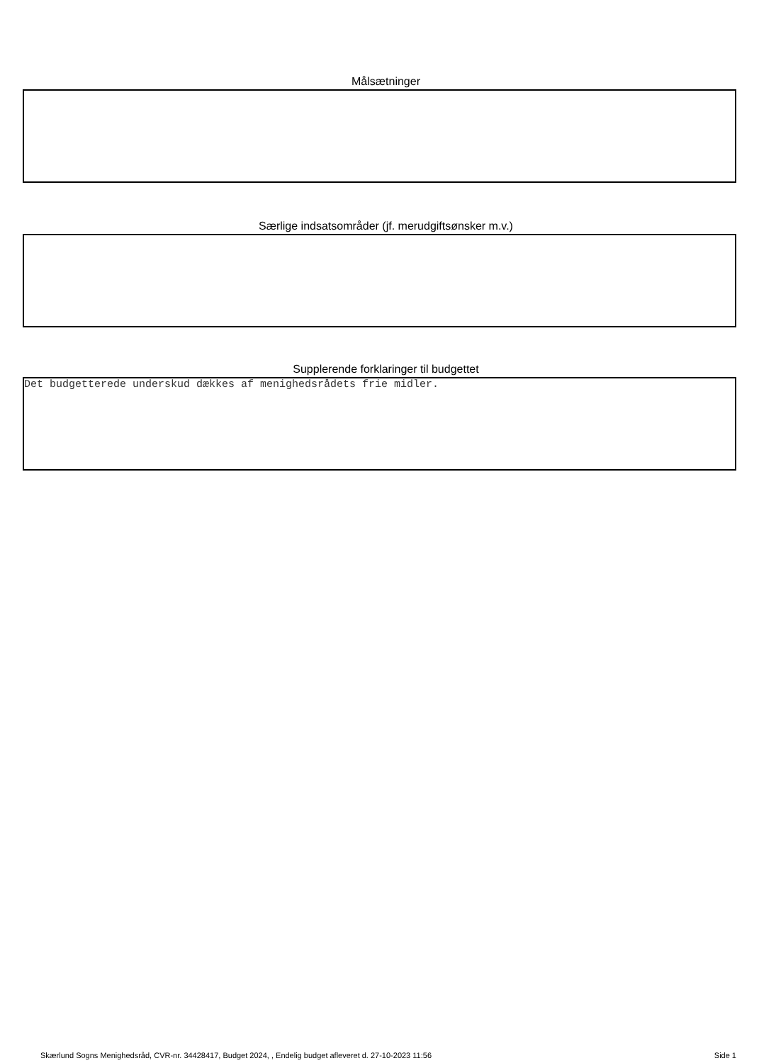Målsætninger
Særlige indsatsområder (jf. merudgiftsønsker m.v.)
Supplerende forklaringer til budgettet
Det budgetterede underskud dækkes af menighedsrådets frie midler.
Skærlund Sogns Menighedsråd, CVR-nr. 34428417, Budget 2024, , Endelig budget afleveret d. 27-10-2023 11:56 Side 1